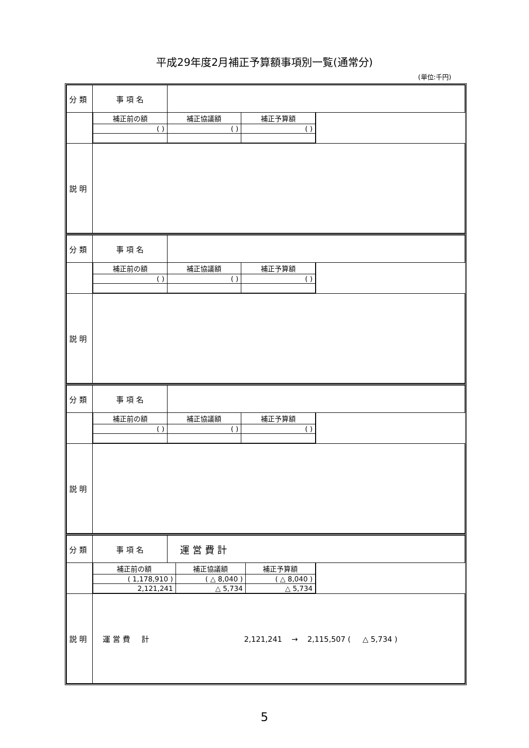平成29年度2月補正予算額事項別一覧(通常分)
(単位:千円)
| 分 類 | 事 項 名 | | |
| | / 補正前の額 / 補正協議額 / 補正予算額 / / --- / --- / --- / / ( ) / ( ) / ( ) / | | |
| 説 明 | | | |
| 分 類 | 事 項 名 | | |
| | / 補正前の額 / 補正協議額 / 補正予算額 / / --- / --- / --- / / ( ) / ( ) / ( ) / | | |
| 説 明 | | | |
| 分 類 | 事 項 名 | | |
| | / 補正前の額 / 補正協議額 / 補正予算額 / / --- / --- / --- / / ( ) / ( ) / ( ) / | | |
| 説 明 | | | |
| 分 類 | 事 項 名 | 運 営 費 計 | |
| | / 補正前の額 / 補正協議額 / 補正予算額 / / --- / --- / --- / / ( 1,178,910 ) / ( △ 8,040 ) / ( △ 8,040 ) / / 2,121,241 / △ 5,734 / △ 5,734 / | | |
| 説 明 | 運 営 費 計 2,121,241 → 2,115,507 ( △ 5,734 ) | | |
5